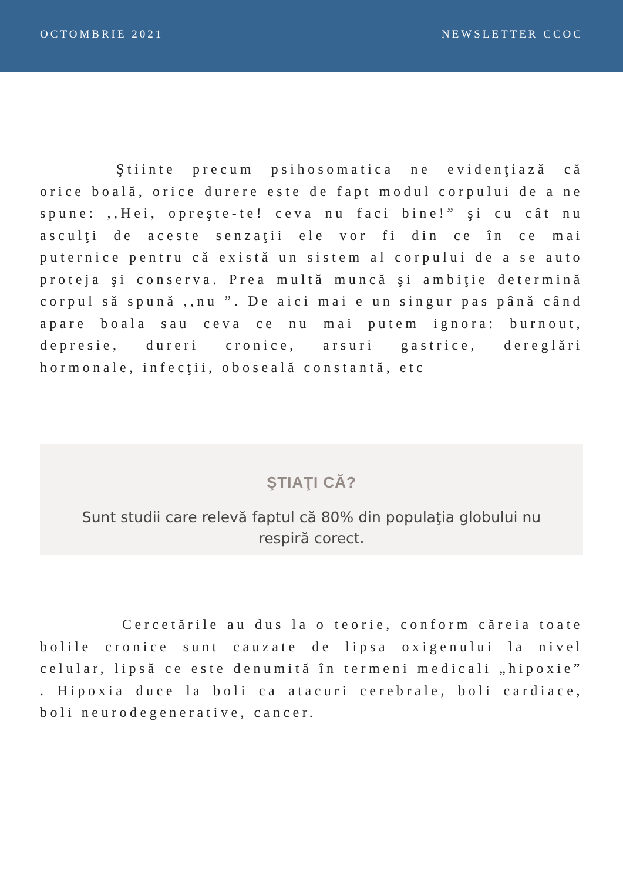OCTOMBRIE 2021 NEWSLETTER CCOC
Ştiinte precum psihosomatica ne evidenţiază că orice boală, orice durere este de fapt modul corpului de a ne spune: ,,Hei, opreşte-te! ceva nu faci bine!” şi cu cât nu asculţi de aceste senzaţii ele vor fi din ce în ce mai puternice pentru că există un sistem al corpului de a se auto proteja şi conserva. Prea multă muncă şi ambiţie determină corpul să spună ,,nu ”. De aici mai e un singur pas până când apare boala sau ceva ce nu mai putem ignora: burnout, depresie, dureri cronice, arsuri gastrice, dereglări hormonale, infecţii, oboseală constantă, etc
ŞTIAŢI CĂ?
Sunt studii care relevă faptul că 80% din populaţia globului nu respiră corect.
Cercetările au dus la o teorie, conform căreia toate bolile cronice sunt cauzate de lipsa oxigenului la nivel celular, lipsă ce este denumită în termeni medicali „hipoxie” . Hipoxia duce la boli ca atacuri cerebrale, boli cardiace, boli neurodegenerative, cancer.